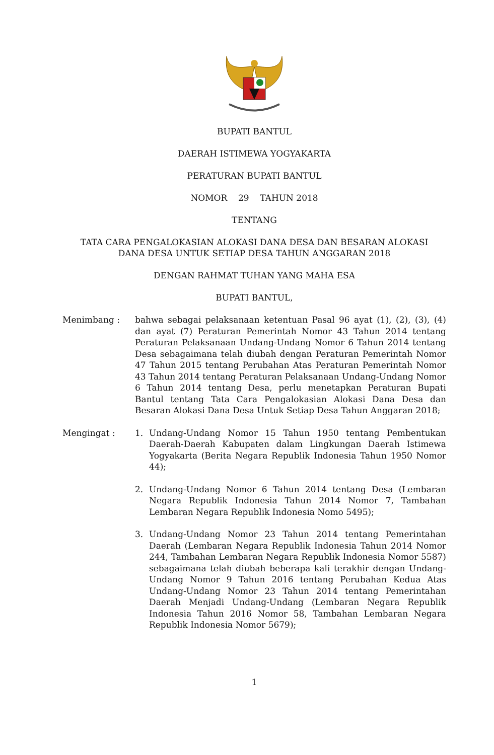BUPATI BANTUL
DAERAH ISTIMEWA YOGYAKARTA
PERATURAN BUPATI BANTUL
NOMOR 29 TAHUN 2018
TENTANG
TATA CARA PENGALOKASIAN ALOKASI DANA DESA DAN BESARAN ALOKASI
DANA DESA UNTUK SETIAP DESA TAHUN ANGGARAN 2018
DENGAN RAHMAT TUHAN YANG MAHA ESA
BUPATI BANTUL,
Menimbang : bahwa sebagai pelaksanaan ketentuan Pasal 96 ayat (1), (2), (3), (4) dan ayat (7) Peraturan Pemerintah Nomor 43 Tahun 2014 tentang Peraturan Pelaksanaan Undang-Undang Nomor 6 Tahun 2014 tentang Desa sebagaimana telah diubah dengan Peraturan Pemerintah Nomor 47 Tahun 2015 tentang Perubahan Atas Peraturan Pemerintah Nomor 43 Tahun 2014 tentang Peraturan Pelaksanaan Undang-Undang Nomor 6 Tahun 2014 tentang Desa, perlu menetapkan Peraturan Bupati Bantul tentang Tata Cara Pengalokasian Alokasi Dana Desa dan Besaran Alokasi Dana Desa Untuk Setiap Desa Tahun Anggaran 2018;
Mengingat : 1. Undang-Undang Nomor 15 Tahun 1950 tentang Pembentukan Daerah-Daerah Kabupaten dalam Lingkungan Daerah Istimewa Yogyakarta (Berita Negara Republik Indonesia Tahun 1950 Nomor 44);
2. Undang-Undang Nomor 6 Tahun 2014 tentang Desa (Lembaran Negara Republik Indonesia Tahun 2014 Nomor 7, Tambahan Lembaran Negara Republik Indonesia Nomo 5495);
3. Undang-Undang Nomor 23 Tahun 2014 tentang Pemerintahan Daerah (Lembaran Negara Republik Indonesia Tahun 2014 Nomor 244, Tambahan Lembaran Negara Republik Indonesia Nomor 5587) sebagaimana telah diubah beberapa kali terakhir dengan Undang-Undang Nomor 9 Tahun 2016 tentang Perubahan Kedua Atas Undang-Undang Nomor 23 Tahun 2014 tentang Pemerintahan Daerah Menjadi Undang-Undang (Lembaran Negara Republik Indonesia Tahun 2016 Nomor 58, Tambahan Lembaran Negara Republik Indonesia Nomor 5679);
1